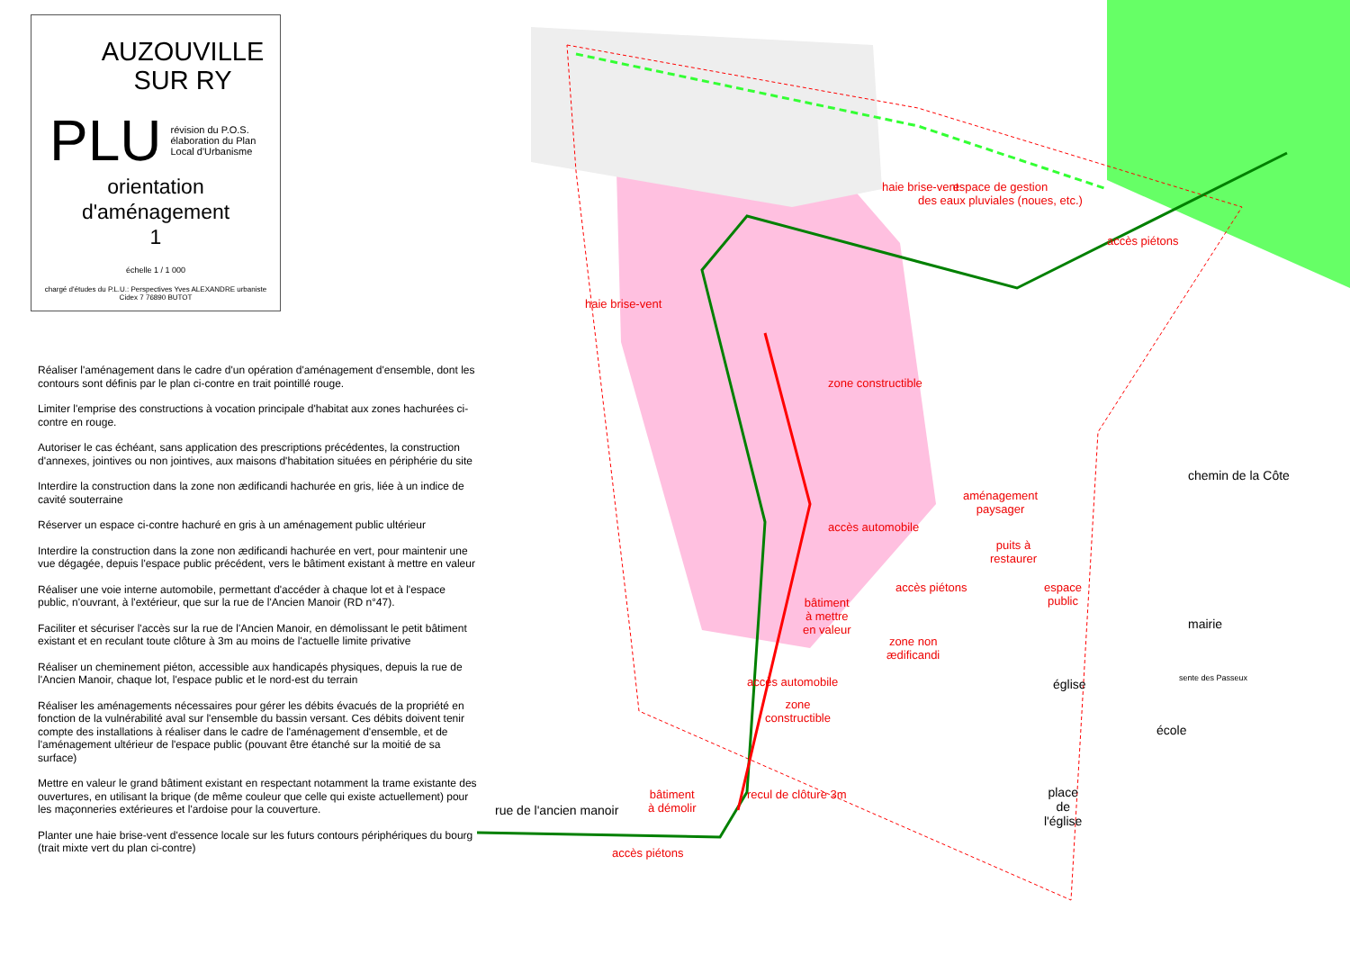AUZOUVILLE
SUR RY
PLU révision du P.O.S.
élaboration du Plan
Local d'Urbanisme
orientation
d'aménagement
1
échelle 1 / 1 000
chargé d'études du P.L.U.: Perspectives Yves ALEXANDRE urbaniste
Cidex 7 76890 BUTOT
Réaliser l'aménagement dans le cadre d'un opération d'aménagement d'ensemble, dont les contours sont définis par le plan ci-contre en trait pointillé rouge.
Limiter l'emprise des constructions à vocation principale d'habitat aux zones hachurées ci-contre en rouge.
Autoriser le cas échéant, sans application des prescriptions précédentes, la construction d'annexes, jointives ou non jointives, aux maisons d'habitation situées en périphérie du site
Interdire la construction dans la zone non ædificandi hachurée en gris, liée à un indice de cavité souterraine
Réserver un espace ci-contre hachuré en gris à un aménagement public ultérieur
Interdire la construction dans la zone non ædificandi hachurée en vert, pour maintenir une vue dégagée, depuis l'espace public précédent, vers le bâtiment existant à mettre en valeur
Réaliser une voie interne automobile, permettant d'accéder à chaque lot et à l'espace public, n'ouvrant, à l'extérieur, que sur la rue de l'Ancien Manoir (RD n°47).
Faciliter et sécuriser l'accès sur la rue de l'Ancien Manoir, en démolissant le petit bâtiment existant et en reculant toute clôture à 3m au moins de l'actuelle limite privative
Réaliser un cheminement piéton, accessible aux handicapés physiques, depuis la rue de l'Ancien Manoir, chaque lot, l'espace public et le nord-est du terrain
Réaliser les aménagements nécessaires pour gérer les débits évacués de la propriété en fonction de la vulnérabilité aval sur l'ensemble du bassin versant. Ces débits doivent tenir compte des installations à réaliser dans le cadre de l'aménagement d'ensemble, et de l'aménagement ultérieur de l'espace public (pouvant être étanché sur la moitié de sa surface)
Mettre en valeur le grand bâtiment existant en respectant notamment la trame existante des ouvertures, en utilisant la brique (de même couleur que celle qui existe actuellement) pour les maçonneries extérieures et l'ardoise pour la couverture.
Planter une haie brise-vent d'essence locale sur les futurs contours périphériques du bourg (trait mixte vert du plan ci-contre)
haie brise-vent
espace de gestion
des eaux pluviales (noues, etc.)
accès piétons
haie brise-vent
zone constructible
aménagement
paysager
accès automobile
puits à
restaurer
accès piétons
espace
public
bâtiment
à mettre
en valeur
zone non
ædificandi
zone
constructible
accès automobile
bâtiment
à démolir
recul de clôture 3m
accès piétons
rue de l'ancien manoir
chemin de la Côte
mairie
église sente des Passeux
école
place
de
l'église